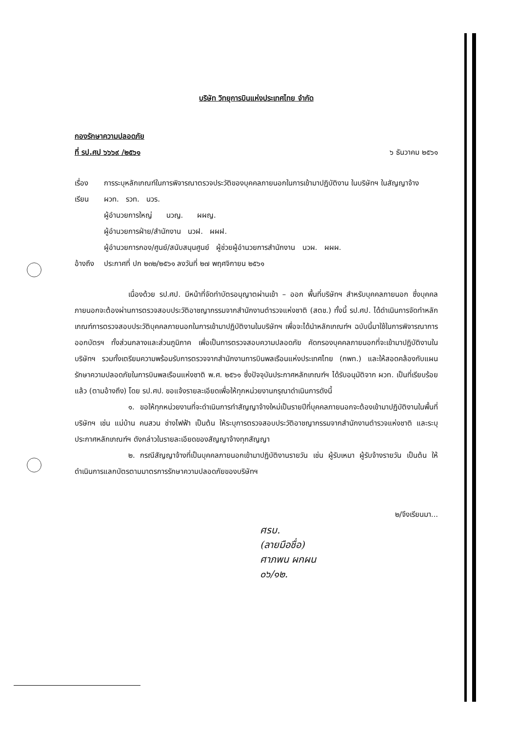บริษัท วิทยุการบินแห่งประเทศไทย จำกัด
กองรักษาความปลอดภัย
ที่ รป.ศป ๖๖๖๙ /๒๕๖๑ ๖ ธันวาคม ๒๕๖๑
เรื่อง การระบุหลักเกณฑ์ในการพิจารณาตรวจประวัติของบุคคลภายนอกในการเข้ามาปฏิบัติงาน ในบริษัทฯ ในสัญญาจ้าง
เรียน ผวท. รวท. นวร.
ผู้อำนวยการใหญ่ นวญ. ผผญ.
ผู้อำนวยการฝ่าย/สำนักงาน นวฝ. ผผฝ.
ผู้อำนวยการกอง/ศูนย์/สนับสนุนศูนย์ ผู้ช่วยผู้อำนวยการสำนักงาน นวผ. ผผผ.
อ้างถึง ประกาศที่ ปก ๒๓๒/๒๕๖๑ ลงวันที่ ๒๗ พฤศจิกายน ๒๕๖๑
เนื่องด้วย รป.ศป. มีหน้าที่จัดทำบัตรอนุญาตผ่านเข้า – ออก พื้นที่บริษัทฯ สำหรับบุคคลภายนอก ซึ่งบุคคลภายนอกจะต้องผ่านการตรวจสอบประวัติอาชญากรรมจากสำนักงานตำรวจแห่งชาติ (สตช.) ทั้งนี้ รป.ศป. ได้ดำเนินการจัดทำหลักเกณฑ์การตรวจสอบประวัติบุคคลภายนอกในการเข้ามาปฏิบัติงานในบริษัทฯ เพื่อจะได้นำหลักเกณฑ์ฯ ฉบับนี้มาใช้ในการพิจารณาการออกบัตรฯ ทั้งส่วนกลางและส่วนภูมิภาค เพื่อเป็นการตรวจสอบความปลอดภัย คัดกรองบุคคลภายนอกที่จะเข้ามาปฏิบัติงานในบริษัทฯ รวมทั้งเตรียมความพร้อมรับการตรวจจากสำนักงานการบินพลเรือนแห่งประเทศไทย (กพท.) และให้สอดคล้องกับแผนรักษาความปลอดภัยในการบินพลเรือนแห่งชาติ พ.ศ. ๒๕๖๑ ซึ่งปัจจุบันประกาศหลักเกณฑ์ฯ ได้รับอนุมัติจาก ผวท. เป็นที่เรียบร้อยแล้ว (ตามอ้างถึง) โดย รป.ศป. ขอแจ้งรายละเอียดเพื่อให้ทุกหน่วยงานกรุณาดำเนินการดังนี้
๑. ขอให้ทุกหน่วยงานที่จะดำเนินการทำสัญญาจ้างใหม่เป็นรายปีที่บุคคลภายนอกจะต้องเข้ามาปฏิบัติงานในพื้นที่บริษัทฯ เช่น แม่บ้าน คนสวน ช่างไฟฟ้า เป็นต้น ให้ระบุการตรวจสอบประวัติอาชญากรรมจากสำนักงานตำรวจแห่งชาติ และระบุประกาศหลักเกณฑ์ฯ ดังกล่าวในรายละเอียดของสัญญาจ้างทุกสัญญา
๒. กรณีสัญญาจ้างที่เป็นบุคคลภายนอกเข้ามาปฏิบัติงานรายวัน เช่น ผู้รับเหมา ผู้รับจ้างรายวัน เป็นต้น ให้ดำเนินการแลกบัตรตามมาตรการรักษาความปลอดภัยของบริษัทฯ
๒/จึงเรียนมา...
ศรบ.
(ลายมือชื่อ)
ศาภพน ผกผน
๐๖/๑๒.